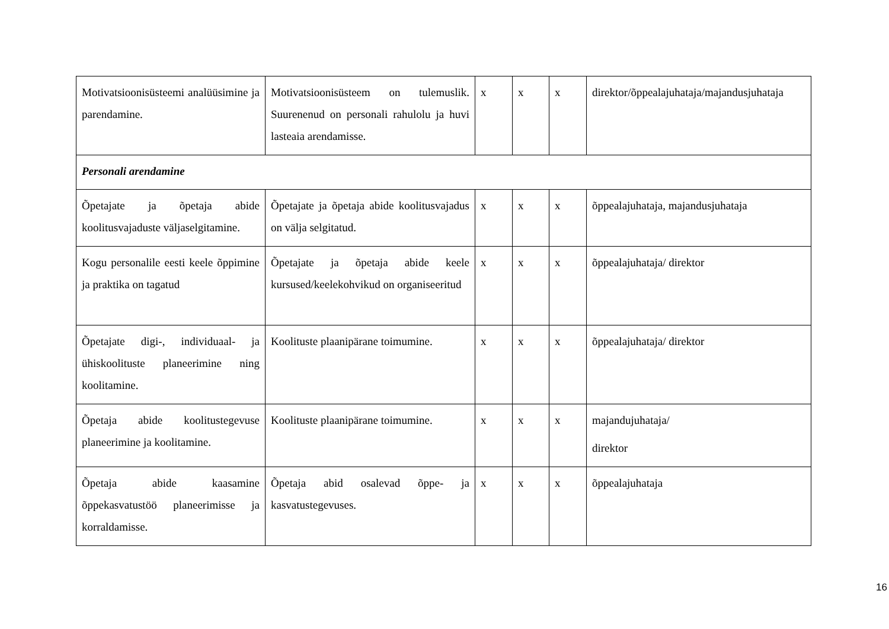| Motivatsioonisüsteemi analüüsimine ja parendamine. | Motivatsioonisüsteem on tulemuslik. Suurenenud on personali rahulolu ja huvi lasteaia arendamisse. | x | x | x | direktor/õppealajuhataja/majandusjuhataja |
| Personali arendamine | | | | | |
| Õpetajate ja õpetaja abide koolitusvajaduste väljaselgitamine. | Õpetajate ja õpetaja abide koolitusvajadus on välja selgitatud. | x | x | x | õppealajuhataja, majandusjuhataja |
| Kogu personalile eesti keele õppimine ja praktika on tagatud | Õpetajate ja õpetaja abide keele kursused/keelekohvikud on organiseeritud | x | x | x | õppealajuhataja/ direktor |
| Õpetajate digi-, individuaal- ja ühiskoolituste planeerimine ning koolitamine. | Koolituste plaanipärane toimumine. | x | x | x | õppealajuhataja/ direktor |
| Õpetaja abide koolitustegevuse planeerimine ja koolitamine. | Koolituste plaanipärane toimumine. | x | x | x | majandujuhataja/ direktor |
| Õpetaja abide kaasamine õppekasvatustöö planeerimisse ja korraldamisse. | Õpetaja abid osalevad õppe- ja kasvatustegevuses. | x | x | x | õppealajuhataja |
16